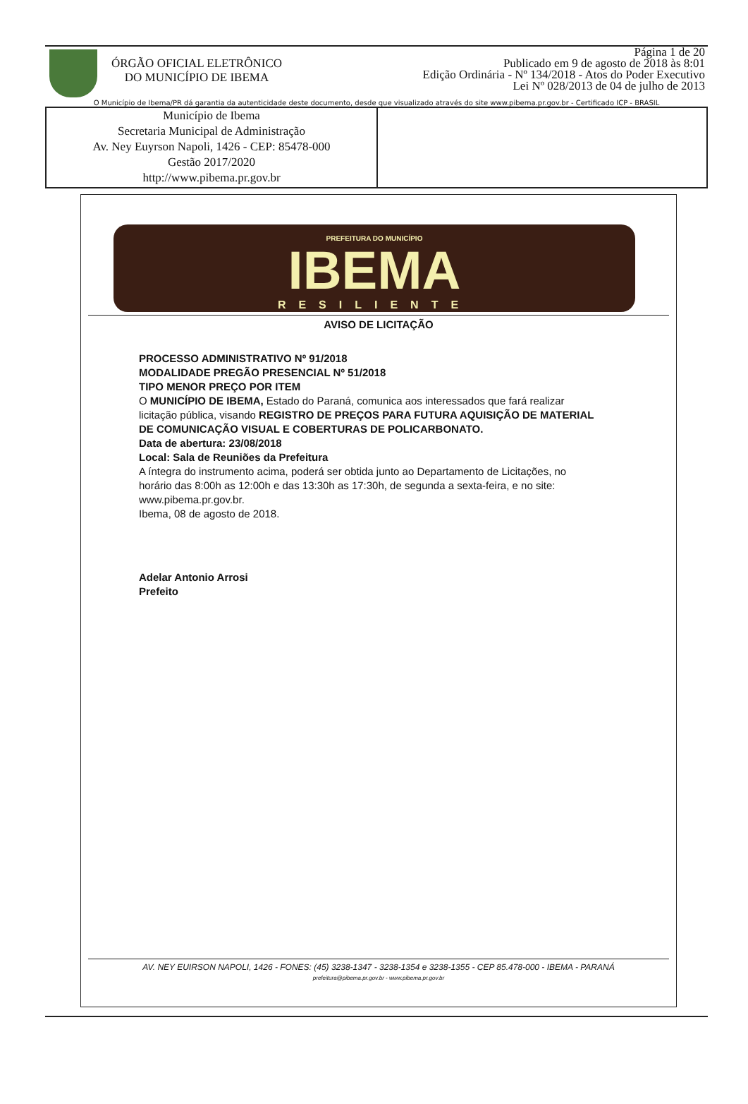ÓRGÃO OFICIAL ELETRÔNICO
DO MUNICÍPIO DE IBEMA
Página 1 de 20
Publicado em 9 de agosto de 2018 às 8:01
Edição Ordinária - Nº 134/2018 - Atos do Poder Executivo
Lei Nº 028/2013 de 04 de julho de 2013
O Município de Ibema/PR dá garantia da autenticidade deste documento, desde que visualizado através do site www.pibema.pr.gov.br - Certificado ICP - BRASIL
Município de Ibema
Secretaria Municipal de Administração
Av. Ney Euyrson Napoli, 1426 - CEP: 85478-000
Gestão 2017/2020
http://www.pibema.pr.gov.br
PREFEITURA DO MUNICÍPIO
IBEMA
RESILIENTE
AVISO DE LICITAÇÃO
PROCESSO ADMINISTRATIVO Nº 91/2018
MODALIDADE PREGÃO PRESENCIAL Nº 51/2018
TIPO MENOR PREÇO POR ITEM
O MUNICÍPIO DE IBEMA, Estado do Paraná, comunica aos interessados que fará realizar licitação pública, visando REGISTRO DE PREÇOS PARA FUTURA AQUISIÇÃO DE MATERIAL DE COMUNICAÇÃO VISUAL E COBERTURAS DE POLICARBONATO.
Data de abertura: 23/08/2018
Local: Sala de Reuniões da Prefeitura
A íntegra do instrumento acima, poderá ser obtida junto ao Departamento de Licitações, no horário das 8:00h as 12:00h e das 13:30h as 17:30h, de segunda a sexta-feira, e no site: www.pibema.pr.gov.br.
Ibema, 08 de agosto de 2018.
Adelar Antonio Arrosi
Prefeito
AV. NEY EUIRSON NAPOLI, 1426 - FONES: (45) 3238-1347 - 3238-1354 e 3238-1355 - CEP 85.478-000 - IBEMA - PARANÁ
prefeitura@pibema.pr.gov.br - www.pibema.pr.gov.br